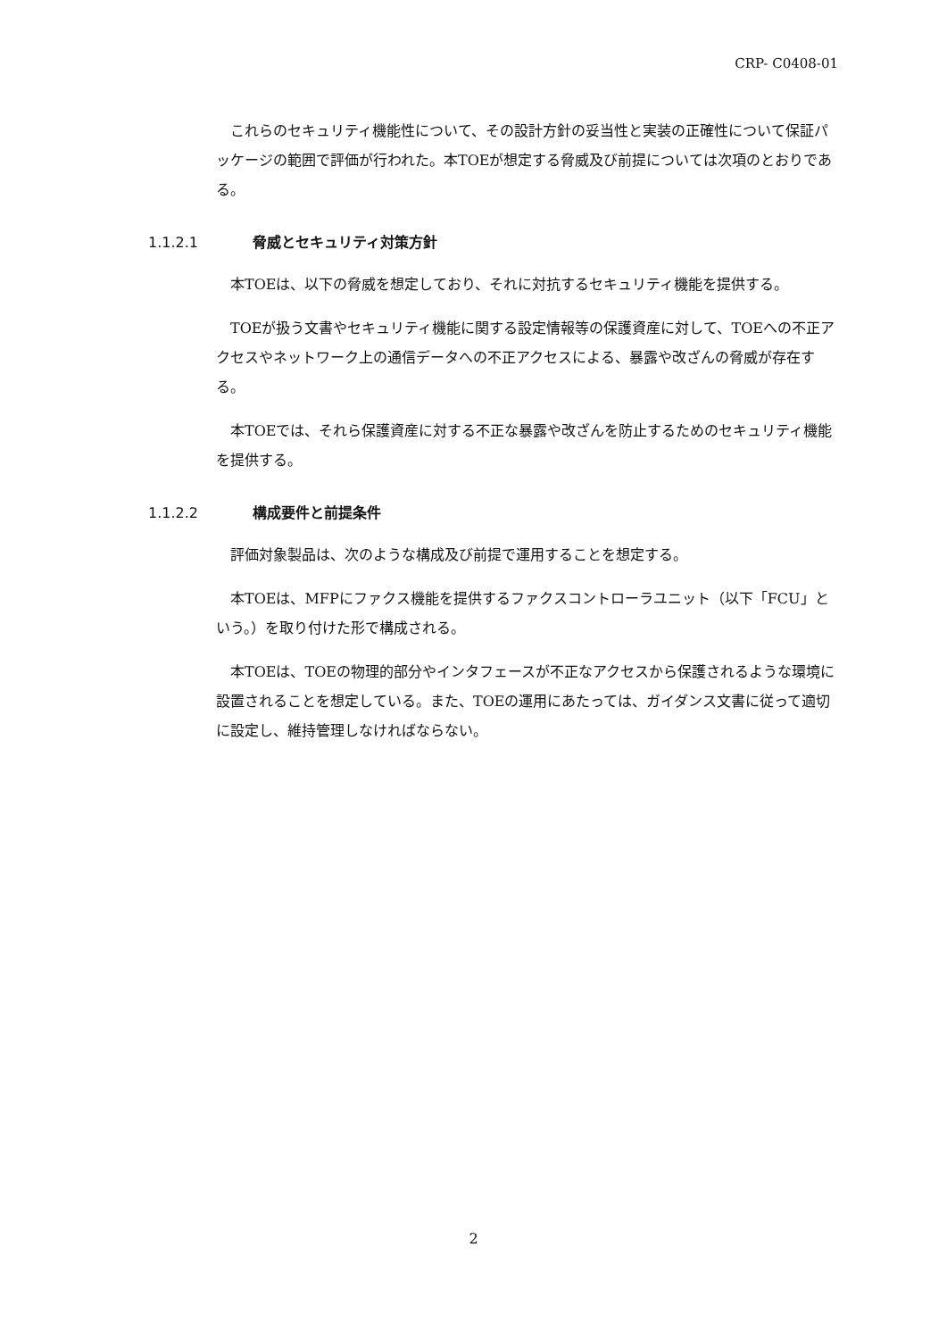CRP- C0408-01
これらのセキュリティ機能性について、その設計方針の妥当性と実装の正確性について保証パッケージの範囲で評価が行われた。本TOEが想定する脅威及び前提については次項のとおりである。
1.1.2.1 脅威とセキュリティ対策方針
本TOEは、以下の脅威を想定しており、それに対抗するセキュリティ機能を提供する。
TOEが扱う文書やセキュリティ機能に関する設定情報等の保護資産に対して、TOEへの不正アクセスやネットワーク上の通信データへの不正アクセスによる、暴露や改ざんの脅威が存在する。
本TOEでは、それら保護資産に対する不正な暴露や改ざんを防止するためのセキュリティ機能を提供する。
1.1.2.2 構成要件と前提条件
評価対象製品は、次のような構成及び前提で運用することを想定する。
本TOEは、MFPにファクス機能を提供するファクスコントローラユニット（以下「FCU」という。）を取り付けた形で構成される。
本TOEは、TOEの物理的部分やインタフェースが不正なアクセスから保護されるような環境に設置されることを想定している。また、TOEの運用にあたっては、ガイダンス文書に従って適切に設定し、維持管理しなければならない。
2